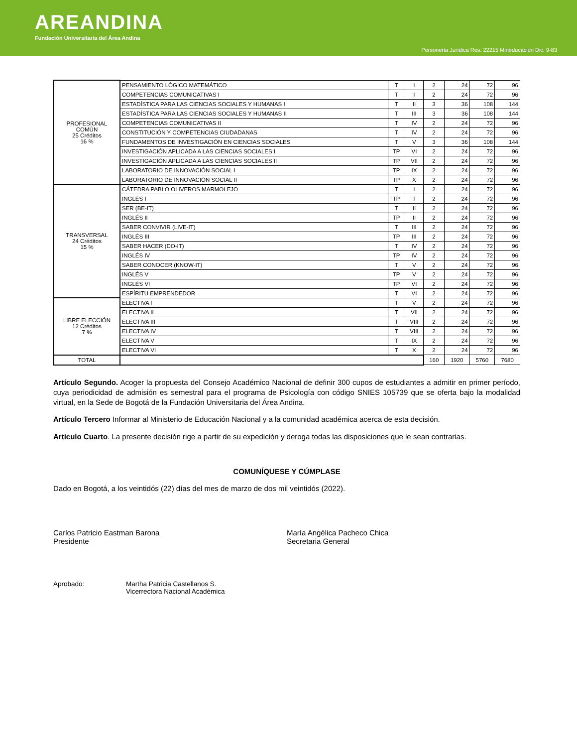AREANDINA
Fundación Universitaria del Área Andina
Personería Jurídica Res. 22215 Mineducación Dic. 9-83
| PROFESIONAL COMÚN 25 Créditos 16 % | PENSAMIENTO LÓGICO MATEMÁTICO | T | I | 2 | 24 | 72 | 96 |
| | COMPETENCIAS COMUNICATIVAS I | T | I | 2 | 24 | 72 | 96 |
| | ESTADÍSTICA PARA LAS CIENCIAS SOCIALES Y HUMANAS I | T | II | 3 | 36 | 108 | 144 |
| | ESTADÍSTICA PARA LAS CIENCIAS SOCIALES Y HUMANAS II | T | III | 3 | 36 | 108 | 144 |
| | COMPETENCIAS COMUNICATIVAS II | T | IV | 2 | 24 | 72 | 96 |
| | CONSTITUCIÓN Y COMPETENCIAS CIUDADANAS | T | IV | 2 | 24 | 72 | 96 |
| | FUNDAMENTOS DE INVESTIGACIÓN EN CIENCIAS SOCIALES | T | V | 3 | 36 | 108 | 144 |
| | INVESTIGACIÓN APLICADA A LAS CIENCIAS SOCIALES I | TP | VI | 2 | 24 | 72 | 96 |
| | INVESTIGACIÓN APLICADA A LAS CIENCIAS SOCIALES II | TP | VII | 2 | 24 | 72 | 96 |
| | LABORATORIO DE INNOVACIÓN SOCIAL I | TP | IX | 2 | 24 | 72 | 96 |
| | LABORATORIO DE INNOVACIÓN SOCIAL II | TP | X | 2 | 24 | 72 | 96 |
| TRANSVERSAL 24 Créditos 15 % | CÁTEDRA PABLO OLIVEROS MARMOLEJO | T | I | 2 | 24 | 72 | 96 |
| | INGLÉS I | TP | I | 2 | 24 | 72 | 96 |
| | SER (BE-IT) | T | II | 2 | 24 | 72 | 96 |
| | INGLÉS II | TP | II | 2 | 24 | 72 | 96 |
| | SABER CONVIVIR (LIVE-IT) | T | III | 2 | 24 | 72 | 96 |
| | INGLÉS III | TP | III | 2 | 24 | 72 | 96 |
| | SABER HACER (DO-IT) | T | IV | 2 | 24 | 72 | 96 |
| | INGLÉS IV | TP | IV | 2 | 24 | 72 | 96 |
| | SABER CONOCER (KNOW-IT) | T | V | 2 | 24 | 72 | 96 |
| | INGLÉS V | TP | V | 2 | 24 | 72 | 96 |
| | INGLÉS VI | TP | VI | 2 | 24 | 72 | 96 |
| | ESPÍRITU EMPRENDEDOR | T | VI | 2 | 24 | 72 | 96 |
| LIBRE ELECCIÓN 12 Créditos 7 % | ELECTIVA I | T | V | 2 | 24 | 72 | 96 |
| | ELECTIVA II | T | VII | 2 | 24 | 72 | 96 |
| | ELECTIVA III | T | VIII | 2 | 24 | 72 | 96 |
| | ELECTIVA IV | T | VIII | 2 | 24 | 72 | 96 |
| | ELECTIVA V | T | IX | 2 | 24 | 72 | 96 |
| | ELECTIVA VI | T | X | 2 | 24 | 72 | 96 |
| TOTAL | | | | 160 | 1920 | 5760 | 7680 |
Artículo Segundo. Acoger la propuesta del Consejo Académico Nacional de definir 300 cupos de estudiantes a admitir en primer período, cuya periodicidad de admisión es semestral para el programa de Psicología con código SNIES 105739 que se oferta bajo la modalidad virtual, en la Sede de Bogotá de la Fundación Universitaria del Área Andina.
Artículo Tercero Informar al Ministerio de Educación Nacional y a la comunidad académica acerca de esta decisión.
Artículo Cuarto. La presente decisión rige a partir de su expedición y deroga todas las disposiciones que le sean contrarias.
COMUNÍQUESE Y CÚMPLASE
Dado en Bogotá, a los veintidós (22) días del mes de marzo de dos mil veintidós (2022).
Carlos Patricio Eastman Barona
Presidente
María Angélica Pacheco Chica
Secretaria General
Aprobado: Martha Patricia Castellanos S.
Vicerrectora Nacional Académica